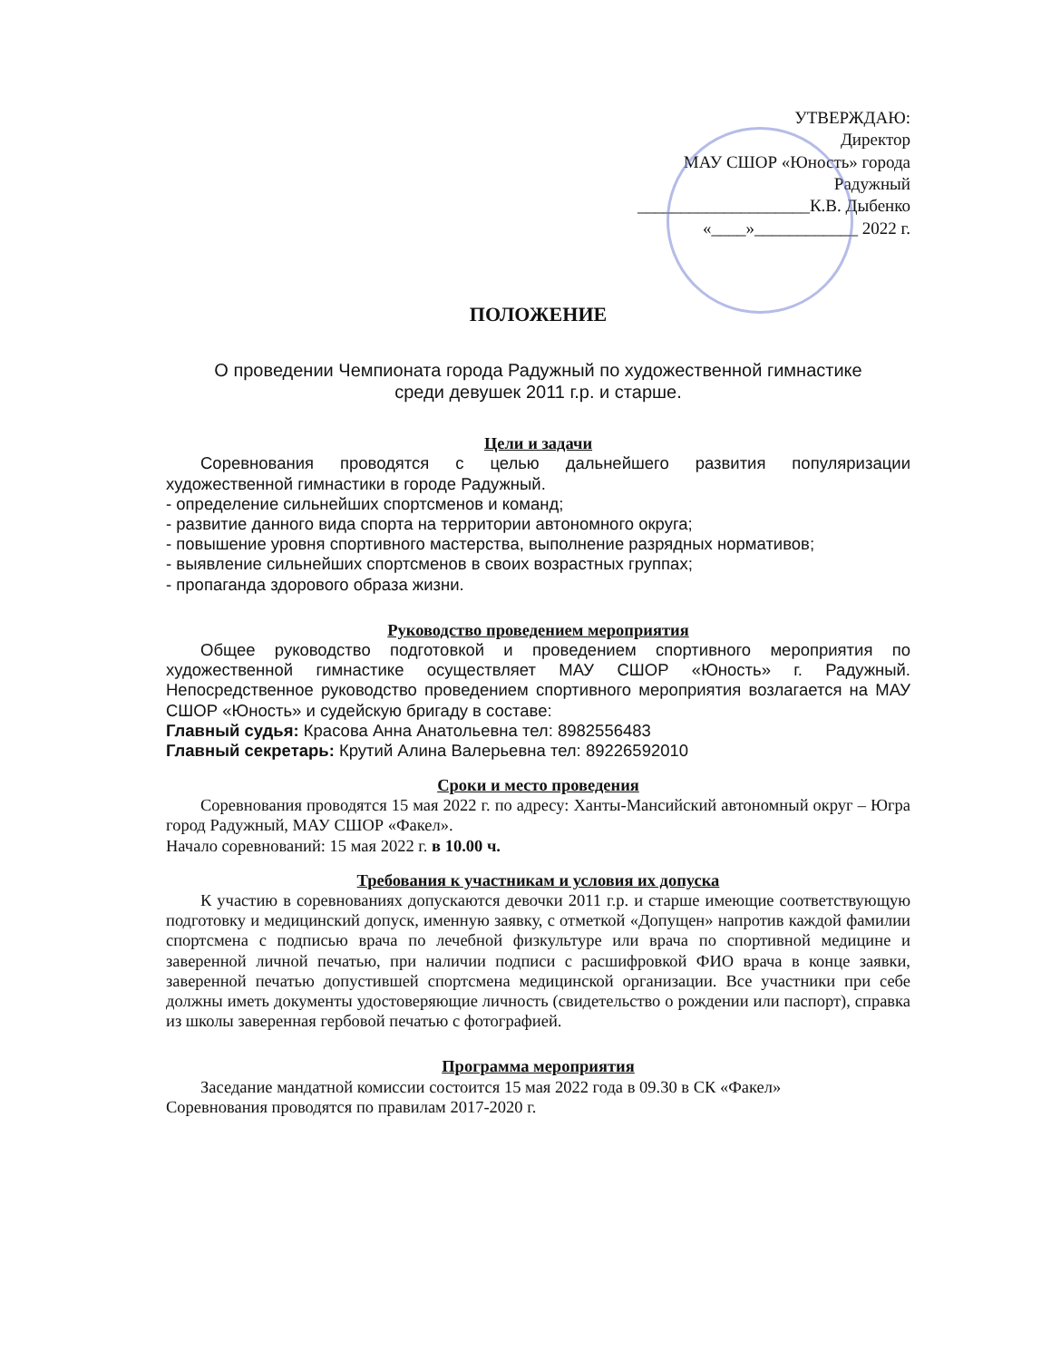УТВЕРЖДАЮ:
Директор
МАУ СШОР «Юность» города
Радужный
____________________К.В. Дыбенко
«____»____________ 2022 г.
ПОЛОЖЕНИЕ
О проведении Чемпионата города Радужный по художественной гимнастике
среди девушек 2011 г.р. и старше.
Цели и задачи
Соревнования проводятся с целью дальнейшего развития популяризации художественной гимнастики в городе Радужный.
- определение сильнейших спортсменов и команд;
- развитие данного вида спорта на территории автономного округа;
- повышение уровня спортивного мастерства, выполнение разрядных нормативов;
- выявление сильнейших спортсменов в своих возрастных группах;
- пропаганда здорового образа жизни.
Руководство проведением мероприятия
Общее руководство подготовкой и проведением спортивного мероприятия по художественной гимнастике осуществляет МАУ СШОР «Юность» г. Радужный. Непосредственное руководство проведением спортивного мероприятия возлагается на МАУ СШОР «Юность» и судейскую бригаду в составе:
Главный судья: Красова Анна Анатольевна тел: 8982556483
Главный секретарь: Крутий Алина Валерьевна тел: 89226592010
Сроки и место проведения
Соревнования проводятся 15 мая 2022 г. по адресу: Ханты-Мансийский автономный округ – Югра город Радужный, МАУ СШОР «Факел».
Начало соревнований: 15 мая 2022 г. в 10.00 ч.
Требования к участникам и условия их допуска
К участию в соревнованиях допускаются девочки 2011 г.р. и старше имеющие соответствующую подготовку и медицинский допуск, именную заявку, с отметкой «Допущен» напротив каждой фамилии спортсмена с подписью врача по лечебной физкультуре или врача по спортивной медицине и заверенной личной печатью, при наличии подписи с расшифровкой ФИО врача в конце заявки, заверенной печатью допустившей спортсмена медицинской организации. Все участники при себе должны иметь документы удостоверяющие личность (свидетельство о рождении или паспорт), справка из школы заверенная гербовой печатью с фотографией.
Программа мероприятия
Заседание мандатной комиссии состоится 15 мая 2022 года в 09.30 в СК «Факел»
Соревнования проводятся по правилам 2017-2020 г.